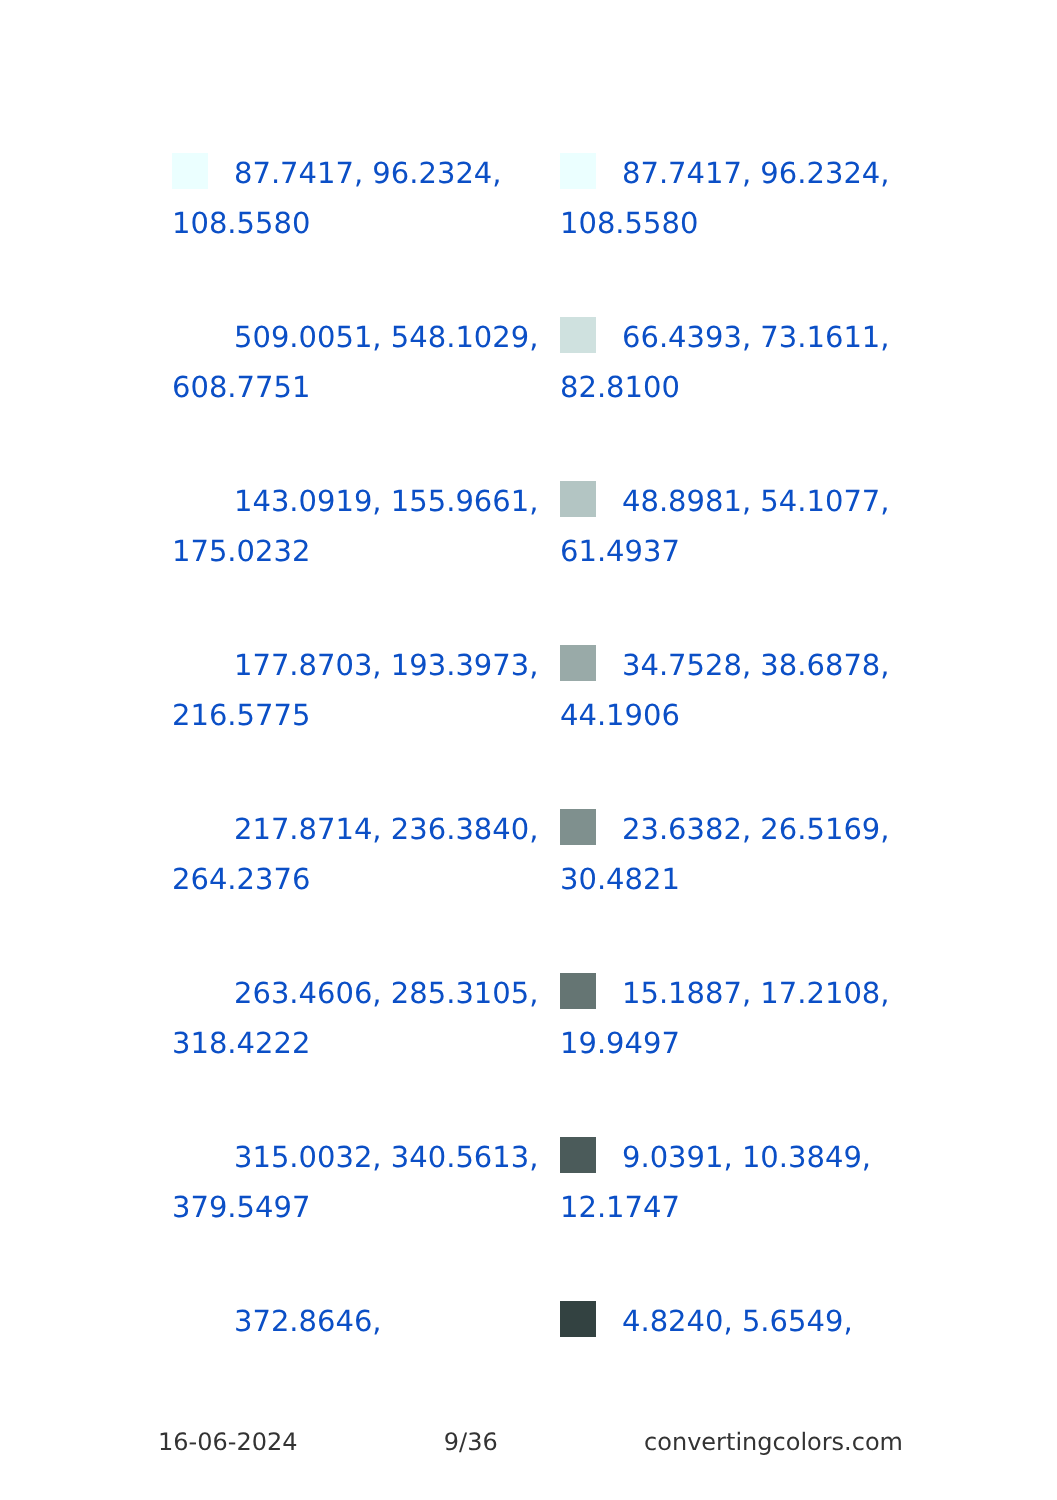87.7417, 96.2324, 108.5580
87.7417, 96.2324, 108.5580
509.0051, 548.1029, 608.7751
66.4393, 73.1611, 82.8100
143.0919, 155.9661, 175.0232
48.8981, 54.1077, 61.4937
177.8703, 193.3973, 216.5775
34.7528, 38.6878, 44.1906
217.8714, 236.3840, 264.2376
23.6382, 26.5169, 30.4821
263.4606, 285.3105, 318.4222
15.1887, 17.2108, 19.9497
315.0032, 340.5613, 379.5497
9.0391, 10.3849, 12.1747
372.8646,
4.8240, 5.6549,
16-06-2024 9/36 convertingcolors.com